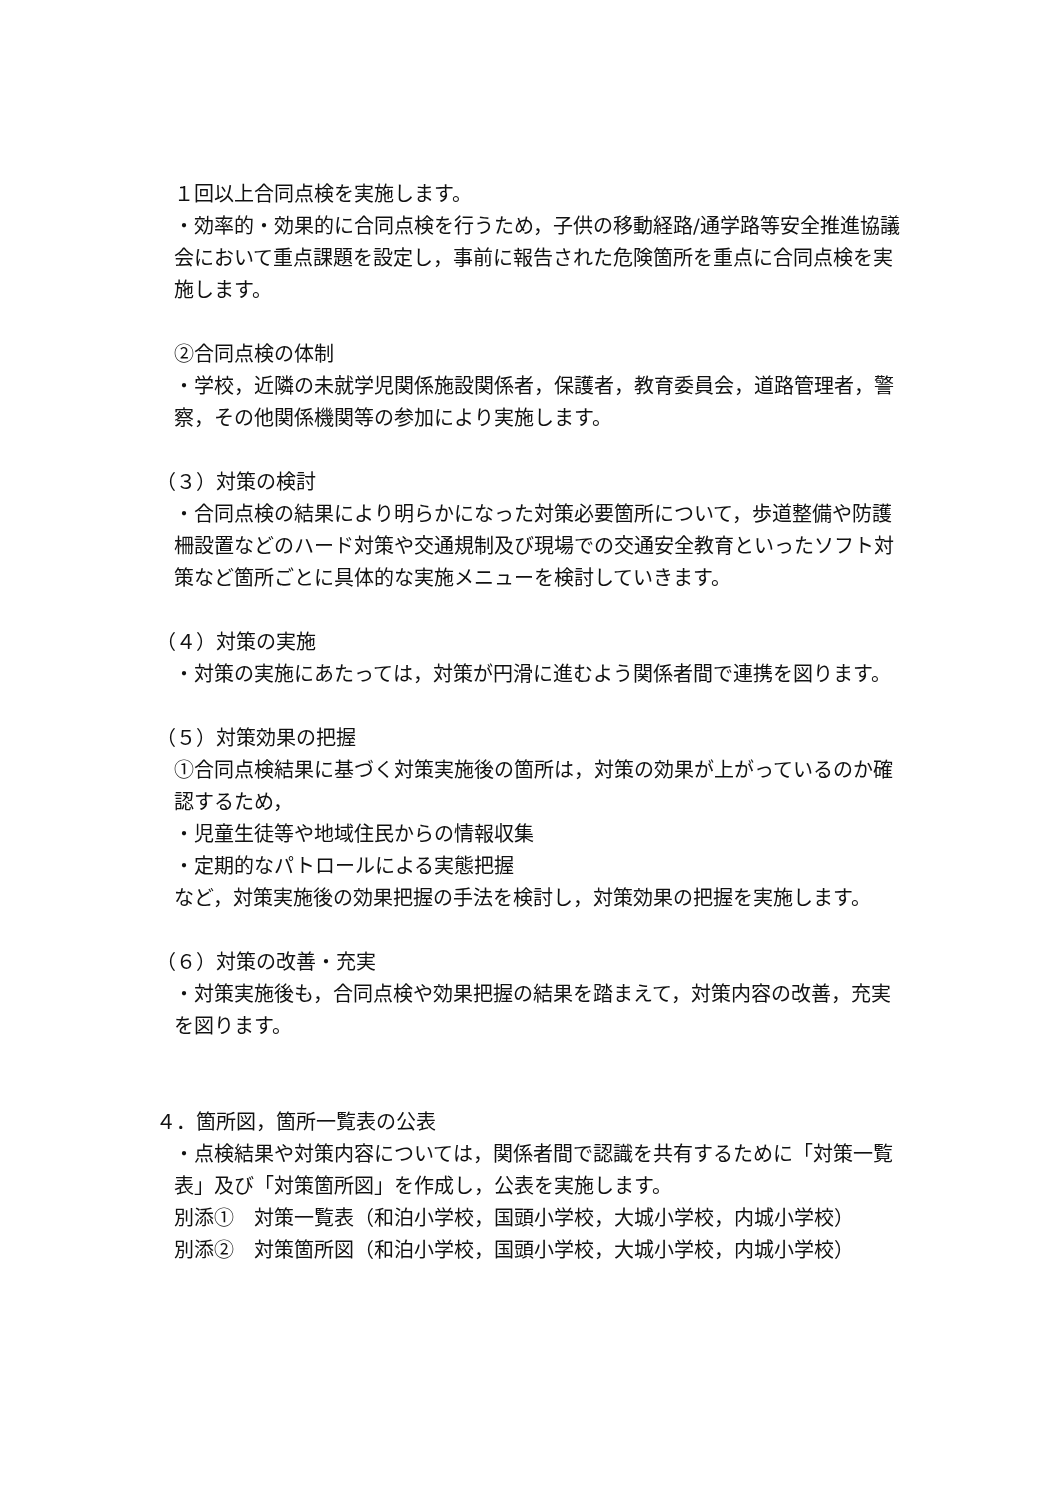１回以上合同点検を実施します。
・効率的・効果的に合同点検を行うため，子供の移動経路/通学路等安全推進協議会において重点課題を設定し，事前に報告された危険箇所を重点に合同点検を実施します。
②合同点検の体制
・学校，近隣の未就学児関係施設関係者，保護者，教育委員会，道路管理者，警察，その他関係機関等の参加により実施します。
（３）対策の検討
・合同点検の結果により明らかになった対策必要箇所について，歩道整備や防護柵設置などのハード対策や交通規制及び現場での交通安全教育といったソフト対策など箇所ごとに具体的な実施メニューを検討していきます。
（４）対策の実施
・対策の実施にあたっては，対策が円滑に進むよう関係者間で連携を図ります。
（５）対策効果の把握
①合同点検結果に基づく対策実施後の箇所は，対策の効果が上がっているのか確認するため，
・児童生徒等や地域住民からの情報収集
・定期的なパトロールによる実態把握
など，対策実施後の効果把握の手法を検討し，対策効果の把握を実施します。
（６）対策の改善・充実
・対策実施後も，合同点検や効果把握の結果を踏まえて，対策内容の改善，充実を図ります。
４．箇所図，箇所一覧表の公表
・点検結果や対策内容については，関係者間で認識を共有するために「対策一覧表」及び「対策箇所図」を作成し，公表を実施します。
別添①　対策一覧表（和泊小学校，国頭小学校，大城小学校，内城小学校）
別添②　対策箇所図（和泊小学校，国頭小学校，大城小学校，内城小学校）